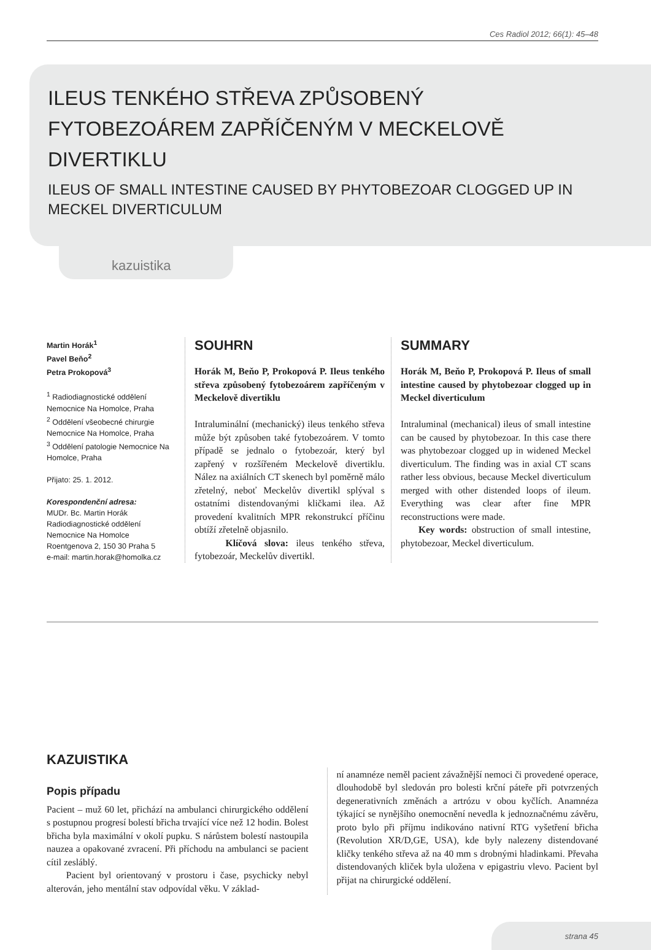Ces Radiol 2012; 66(1): 45–48
ILEUS TENKÉHO STŘEVA ZPŮSOBENÝ
FYTOBEZOÁREM ZAPŘÍČENÝM V MECKELOVĚ
DIVERTIKLU
ILEUS OF SMALL INTESTINE CAUSED BY PHYTOBEZOAR CLOGGED UP IN
MECKEL DIVERTICULUM
kazuistika
Martin Horák<sup>1</sup>
Pavel Beňo<sup>2</sup>
Petra Prokopová<sup>3</sup>
<sup>1</sup> Radiodiagnostické oddělení Nemocnice Na Homolce, Praha
<sup>2</sup> Oddělení všeobecné chirurgie Nemocnice Na Homolce, Praha
<sup>3</sup> Oddělení patologie Nemocnice Na Homolce, Praha
Přijato: 25. 1. 2012.
Korespondenční adresa:
MUDr. Bc. Martin Horák
Radiodiagnostické oddělení
Nemocnice Na Homolce
Roentgenova 2, 150 30 Praha 5
e-mail: martin.horak@homolka.cz
SOUHRN
Horák M, Beňo P, Prokopová P. Ileus tenkého střeva způsobený fytobezoárem zapříčeným v Meckelově divertiklu
Intraluminální (mechanický) ileus tenkého střeva může být způsoben také fytobezoárem. V tomto případě se jednalo o fytobezoár, který byl zapřený v rozšířeném Meckelově divertiklu. Nález na axiálních CT skenech byl poměrně málo zřetelný, neboť Meckelův divertikl splýval s ostatními distendovanými kličkami ilea. Až provedení kvalitních MPR rekonstrukcí příčinu obtíží zřetelně objasnilo.
Klíčová slova: ileus tenkého střeva, fytobezoár, Meckelův divertikl.
SUMMARY
Horák M, Beňo P, Prokopová P. Ileus of small intestine caused by phytobezoar clogged up in Meckel diverticulum
Intraluminal (mechanical) ileus of small intestine can be caused by phytobezoar. In this case there was phytobezoar clogged up in widened Meckel diverticulum. The finding was in axial CT scans rather less obvious, because Meckel diverticulum merged with other distended loops of ileum. Everything was clear after fine MPR reconstructions were made.
Key words: obstruction of small intestine, phytobezoar, Meckel diverticulum.
KAZUISTIKA
Popis případu
Pacient – muž 60 let, přichází na ambulanci chirurgického oddělení s postupnou progresí bolestí břicha trvající více než 12 hodin. Bolest břicha byla maximální v okolí pupku. S nárůstem bolestí nastoupila nauzea a opakované zvracení. Při příchodu na ambulanci se pacient cítil zesláblý.
Pacient byl orientovaný v prostoru i čase, psychicky nebyl alterován, jeho mentální stav odpovídal věku. V základ-
ní anamnéze neměl pacient závažnější nemoci či provedené operace, dlouhodobě byl sledován pro bolesti krční páteře při potvrzených degenerativních změnách a artrózu v obou kyčlích. Anamnéza týkající se nynějšího onemocnění nevedla k jednoznačnému závěru, proto bylo při příjmu indikováno nativní RTG vyšetření břicha (Revolution XR/D,GE, USA), kde byly nalezeny distendované kličky tenkého střeva až na 40 mm s drobnými hladinkami. Převaha distendovaných kliček byla uložena v epigastriu vlevo. Pacient byl přijat na chirurgické oddělení.
strana 45